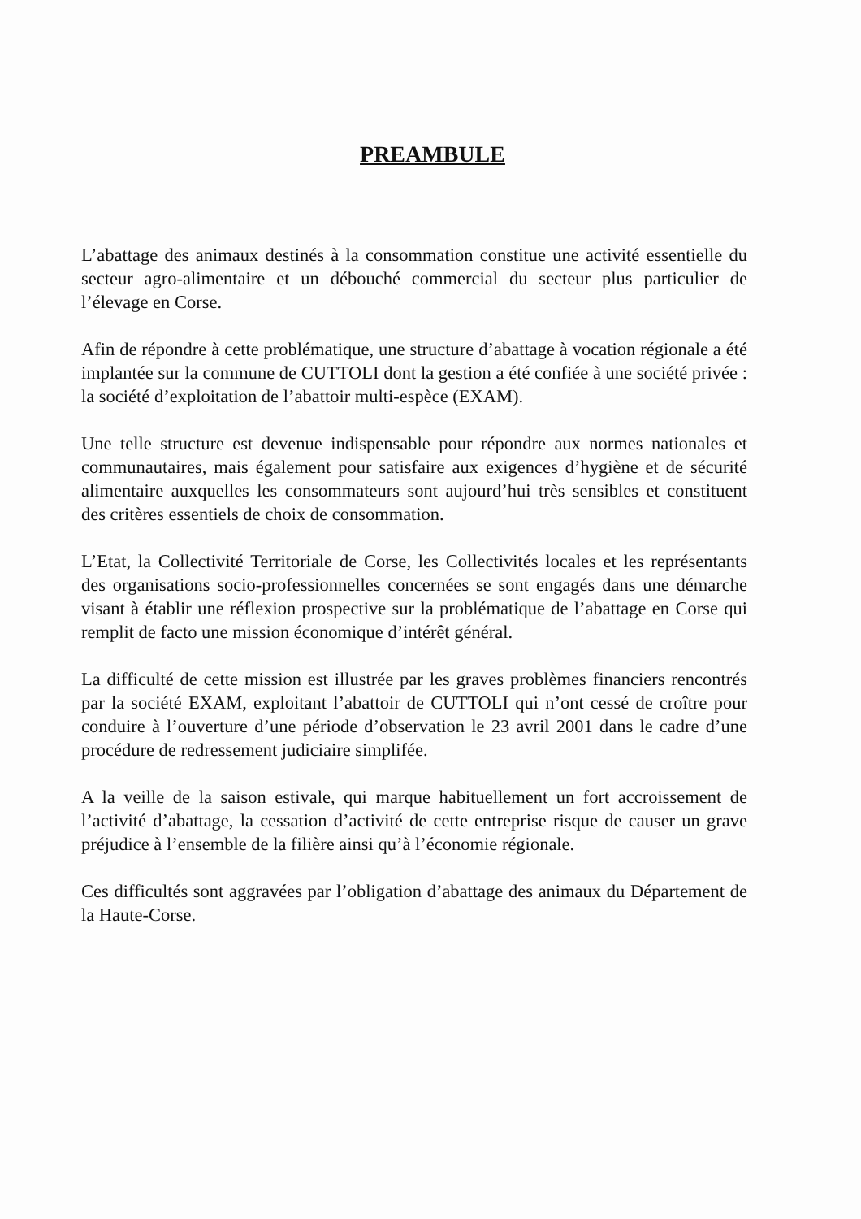PREAMBULE
L’abattage des animaux destinés à la consommation constitue une activité essentielle du secteur agro-alimentaire et un débouché commercial du secteur plus particulier de l’élevage en Corse.
Afin de répondre à cette problématique, une structure d’abattage à vocation régionale a été implantée sur la commune de CUTTOLI dont la gestion a été confiée à une société privée : la société d’exploitation de l’abattoir multi-espèce (EXAM).
Une telle structure est devenue indispensable pour répondre aux normes nationales et communautaires, mais également pour satisfaire aux exigences d’hygiène et de sécurité alimentaire auxquelles les consommateurs sont aujourd’hui très sensibles et constituent des critères essentiels de choix de consommation.
L’Etat, la Collectivité Territoriale de Corse, les Collectivités locales et les représentants des organisations socio-professionnelles concernées se sont engagés dans une démarche visant à établir une réflexion prospective sur la problématique de l’abattage en Corse qui remplit de facto une mission économique d’intérêt général.
La difficulté de cette mission est illustrée par les graves problèmes financiers rencontrés par la société EXAM, exploitant l’abattoir de CUTTOLI qui n’ont cessé de croître pour conduire à l’ouverture d’une période d’observation le 23 avril 2001 dans le cadre d’une procédure de redressement judiciaire simplifée.
A la veille de la saison estivale, qui marque habituellement un fort accroissement de l’activité d’abattage, la cessation d’activité de cette entreprise risque de causer un grave préjudice à l’ensemble de la filière ainsi qu’à l’économie régionale.
Ces difficultés sont aggravées par l’obligation d’abattage des animaux du Département de la Haute-Corse.